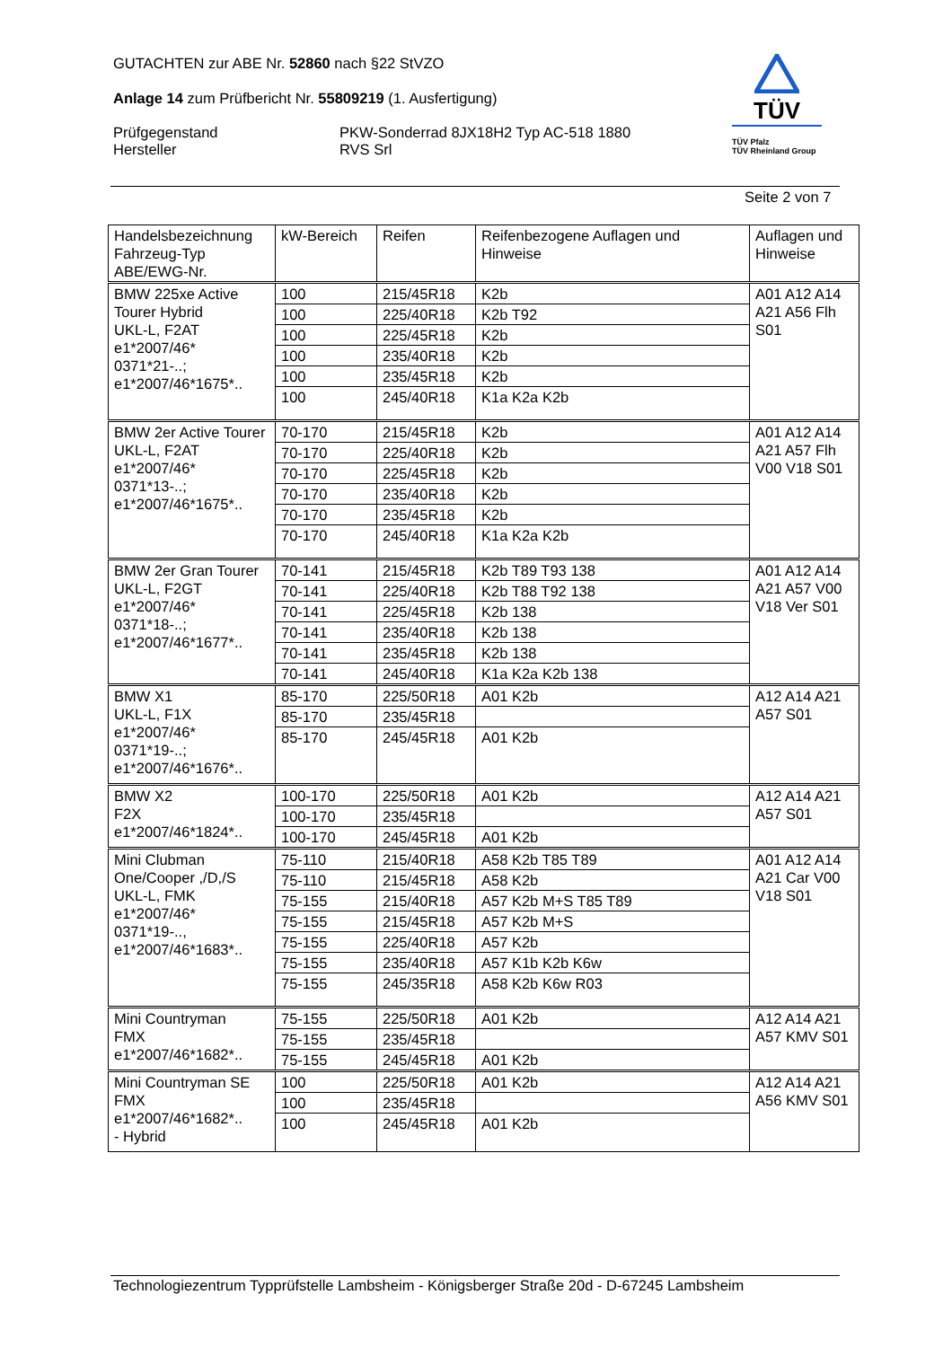GUTACHTEN zur ABE Nr. 52860 nach §22 StVZO
Anlage 14 zum Prüfbericht Nr. 55809219 (1. Ausfertigung)
Prüfgegenstand PKW-Sonderrad 8JX18H2 Typ AC-518 1880
Hersteller RVS Srl
TÜV
TÜV Pfalz
TÜV Rheinland Group
Seite 2 von 7
| Handelsbezeichnung Fahrzeug-Typ ABE/EWG-Nr. | kW-Bereich | Reifen | Reifenbezogene Auflagen und Hinweise | Auflagen und Hinweise |
| --- | --- | --- | --- | --- |
| BMW 225xe Active Tourer Hybrid UKL-L, F2AT e1*2007/46* 0371*21-..; e1*2007/46*1675*.. | 100 | 215/45R18 | K2b | A01 A12 A14 A21 A56 Flh S01 |
| | 100 | 225/40R18 | K2b T92 | |
| | 100 | 225/45R18 | K2b | |
| | 100 | 235/40R18 | K2b | |
| | 100 | 235/45R18 | K2b | |
| | 100 | 245/40R18 | K1a K2a K2b | |
| BMW 2er Active Tourer UKL-L, F2AT e1*2007/46* 0371*13-..; e1*2007/46*1675*.. | 70-170 | 215/45R18 | K2b | A01 A12 A14 A21 A57 Flh V00 V18 S01 |
| | 70-170 | 225/40R18 | K2b | |
| | 70-170 | 225/45R18 | K2b | |
| | 70-170 | 235/40R18 | K2b | |
| | 70-170 | 235/45R18 | K2b | |
| | 70-170 | 245/40R18 | K1a K2a K2b | |
| BMW 2er Gran Tourer UKL-L, F2GT e1*2007/46* 0371*18-..; e1*2007/46*1677*.. | 70-141 | 215/45R18 | K2b T89 T93 138 | A01 A12 A14 A21 A57 V00 V18 Ver S01 |
| | 70-141 | 225/40R18 | K2b T88 T92 138 | |
| | 70-141 | 225/45R18 | K2b 138 | |
| | 70-141 | 235/40R18 | K2b 138 | |
| | 70-141 | 235/45R18 | K2b 138 | |
| | 70-141 | 245/40R18 | K1a K2a K2b 138 | |
| BMW X1 UKL-L, F1X e1*2007/46* 0371*19-..; e1*2007/46*1676*.. | 85-170 | 225/50R18 | A01 K2b | A12 A14 A21 A57 S01 |
| | 85-170 | 235/45R18 | | |
| | 85-170 | 245/45R18 | A01 K2b | |
| BMW X2 F2X e1*2007/46*1824*.. | 100-170 | 225/50R18 | A01 K2b | A12 A14 A21 A57 S01 |
| | 100-170 | 235/45R18 | | |
| | 100-170 | 245/45R18 | A01 K2b | |
| Mini Clubman One/Cooper ,/D,/S UKL-L, FMK e1*2007/46* 0371*19-.., e1*2007/46*1683*.. | 75-110 | 215/40R18 | A58 K2b T85 T89 | A01 A12 A14 A21 Car V00 V18 S01 |
| | 75-110 | 215/45R18 | A58 K2b | |
| | 75-155 | 215/40R18 | A57 K2b M+S T85 T89 | |
| | 75-155 | 215/45R18 | A57 K2b M+S | |
| | 75-155 | 225/40R18 | A57 K2b | |
| | 75-155 | 235/40R18 | A57 K1b K2b K6w | |
| | 75-155 | 245/35R18 | A58 K2b K6w R03 | |
| Mini Countryman FMX e1*2007/46*1682*.. | 75-155 | 225/50R18 | A01 K2b | A12 A14 A21 A57 KMV S01 |
| | 75-155 | 235/45R18 | | |
| | 75-155 | 245/45R18 | A01 K2b | |
| Mini Countryman SE FMX e1*2007/46*1682*.. - Hybrid | 100 | 225/50R18 | A01 K2b | A12 A14 A21 A56 KMV S01 |
| | 100 | 235/45R18 | | |
| | 100 | 245/45R18 | A01 K2b | |
Technologiezentrum Typprüfstelle Lambsheim - Königsberger Straße 20d - D-67245 Lambsheim